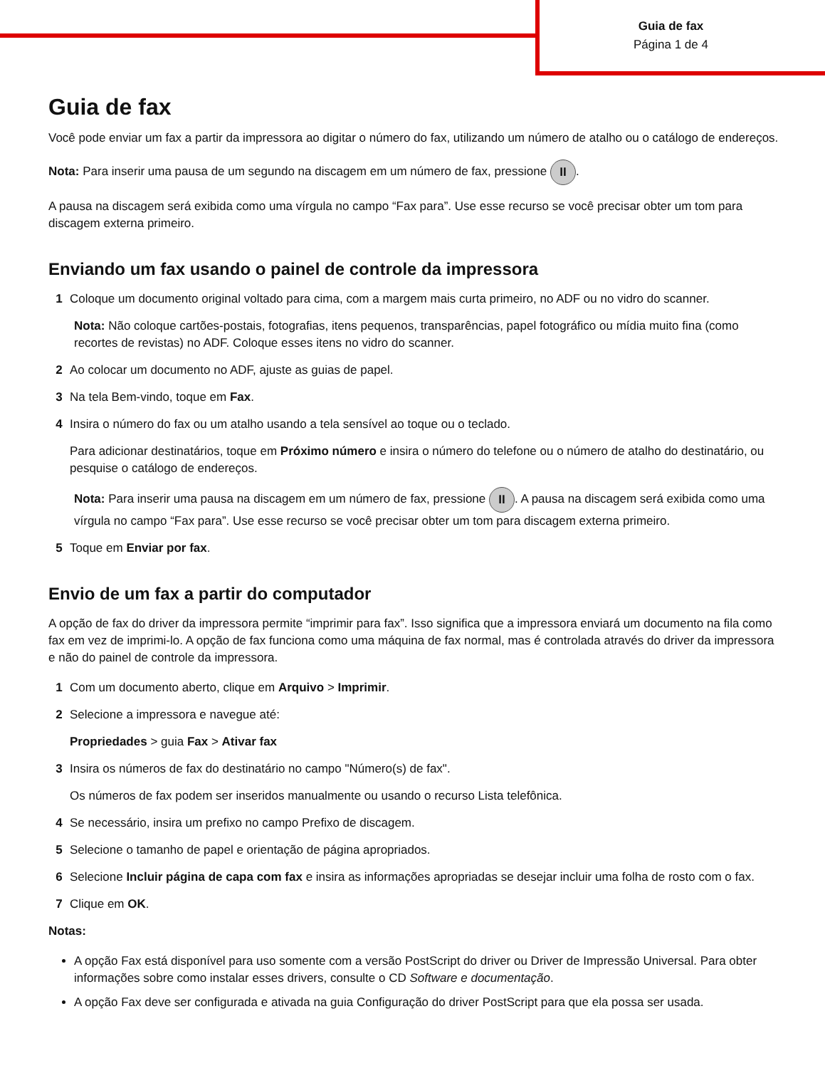Guia de fax
Página 1 de 4
Guia de fax
Você pode enviar um fax a partir da impressora ao digitar o número do fax, utilizando um número de atalho ou o catálogo de endereços.
Nota: Para inserir uma pausa de um segundo na discagem em um número de fax, pressione II.
A pausa na discagem será exibida como uma vírgula no campo “Fax para”. Use esse recurso se você precisar obter um tom para discagem externa primeiro.
Enviando um fax usando o painel de controle da impressora
1 Coloque um documento original voltado para cima, com a margem mais curta primeiro, no ADF ou no vidro do scanner.
Nota: Não coloque cartões-postais, fotografias, itens pequenos, transparências, papel fotográfico ou mídia muito fina (como recortes de revistas) no ADF. Coloque esses itens no vidro do scanner.
2 Ao colocar um documento no ADF, ajuste as guias de papel.
3 Na tela Bem-vindo, toque em Fax.
4 Insira o número do fax ou um atalho usando a tela sensível ao toque ou o teclado.
Para adicionar destinatários, toque em Próximo número e insira o número do telefone ou o número de atalho do destinatário, ou pesquise o catálogo de endereços.
Nota: Para inserir uma pausa na discagem em um número de fax, pressione II. A pausa na discagem será exibida como uma vírgula no campo “Fax para”. Use esse recurso se você precisar obter um tom para discagem externa primeiro.
5 Toque em Enviar por fax.
Envio de um fax a partir do computador
A opção de fax do driver da impressora permite “imprimir para fax”. Isso significa que a impressora enviará um documento na fila como fax em vez de imprimi-lo. A opção de fax funciona como uma máquina de fax normal, mas é controlada através do driver da impressora e não do painel de controle da impressora.
1 Com um documento aberto, clique em Arquivo > Imprimir.
2 Selecione a impressora e navegue até:
Propriedades > guia Fax > Ativar fax
3 Insira os números de fax do destinatário no campo "Número(s) de fax".
Os números de fax podem ser inseridos manualmente ou usando o recurso Lista telefônica.
4 Se necessário, insira um prefixo no campo Prefixo de discagem.
5 Selecione o tamanho de papel e orientação de página apropriados.
6 Selecione Incluir página de capa com fax e insira as informações apropriadas se desejar incluir uma folha de rosto com o fax.
7 Clique em OK.
Notas:
A opção Fax está disponível para uso somente com a versão PostScript do driver ou Driver de Impressão Universal. Para obter informações sobre como instalar esses drivers, consulte o CD Software e documentação.
A opção Fax deve ser configurada e ativada na guia Configuração do driver PostScript para que ela possa ser usada.